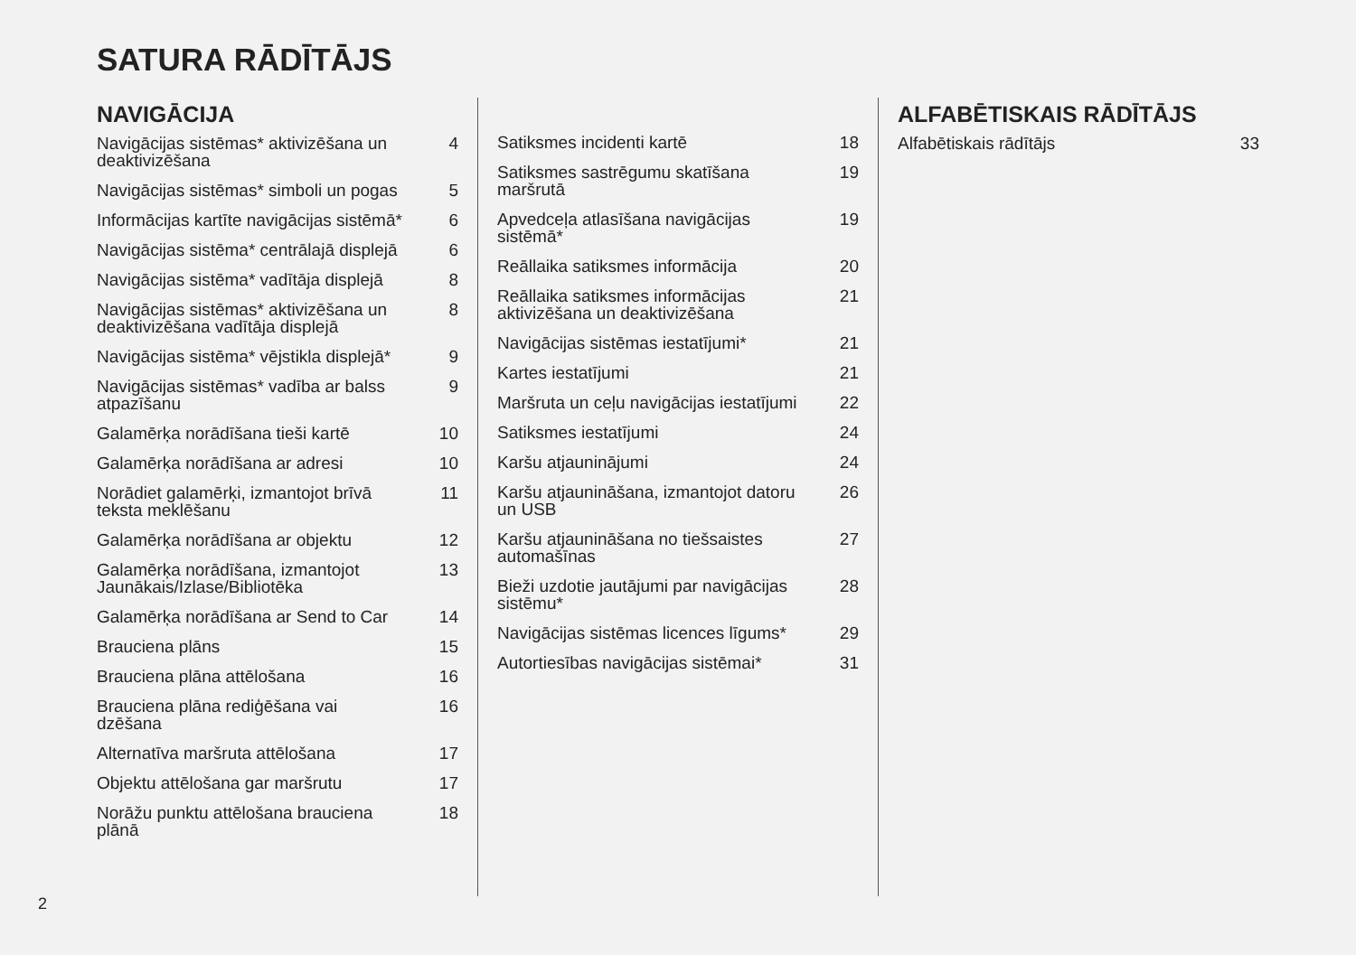SATURA RĀDĪTĀJS
NAVIGĀCIJA
Navigācijas sistēmas* aktivizēšana un deaktivizēšana 4
Navigācijas sistēmas* simboli un pogas 5
Informācijas kartīte navigācijas sistēmā* 6
Navigācijas sistēma* centrālajā displejā 6
Navigācijas sistēma* vadītāja displejā 8
Navigācijas sistēmas* aktivizēšana un deaktivizēšana vadītāja displejā 8
Navigācijas sistēma* vējstikla displejā* 9
Navigācijas sistēmas* vadība ar balss atpazīšanu 9
Galamērķa norādīšana tieši kartē 10
Galamērķa norādīšana ar adresi 10
Norādiet galamērķi, izmantojot brīvā teksta meklēšanu 11
Galamērķa norādīšana ar objektu 12
Galamērķa norādīšana, izmantojot Jaunākais/Izlase/Bibliotēka 13
Galamērķa norādīšana ar Send to Car 14
Brauciena plāns 15
Brauciena plāna attēlošana 16
Brauciena plāna rediģēšana vai dzēšana 16
Alternatīva maršruta attēlošana 17
Objektu attēlošana gar maršrutu 17
Norāžu punktu attēlošana brauciena plānā 18
Satiksmes incidenti kartē 18
Satiksmes sastrēgumu skatīšana maršrutā 19
Apvedceļa atlasīšana navigācijas sistēmā* 19
Reāllaika satiksmes informācija 20
Reāllaika satiksmes informācijas aktivizēšana un deaktivizēšana 21
Navigācijas sistēmas iestatījumi* 21
Kartes iestatījumi 21
Maršruta un ceļu navigācijas iestatījumi 22
Satiksmes iestatījumi 24
Karšu atjauninājumi 24
Karšu atjaunināšana, izmantojot datoru un USB 26
Karšu atjaunināšana no tiešsaistes automašīnas 27
Bieži uzdotie jautājumi par navigācijas sistēmu* 28
Navigācijas sistēmas licences līgums* 29
Autortiesības navigācijas sistēmai* 31
ALFABĒTISKAIS RĀDĪTĀJS
Alfabētiskais rādītājs 33
2